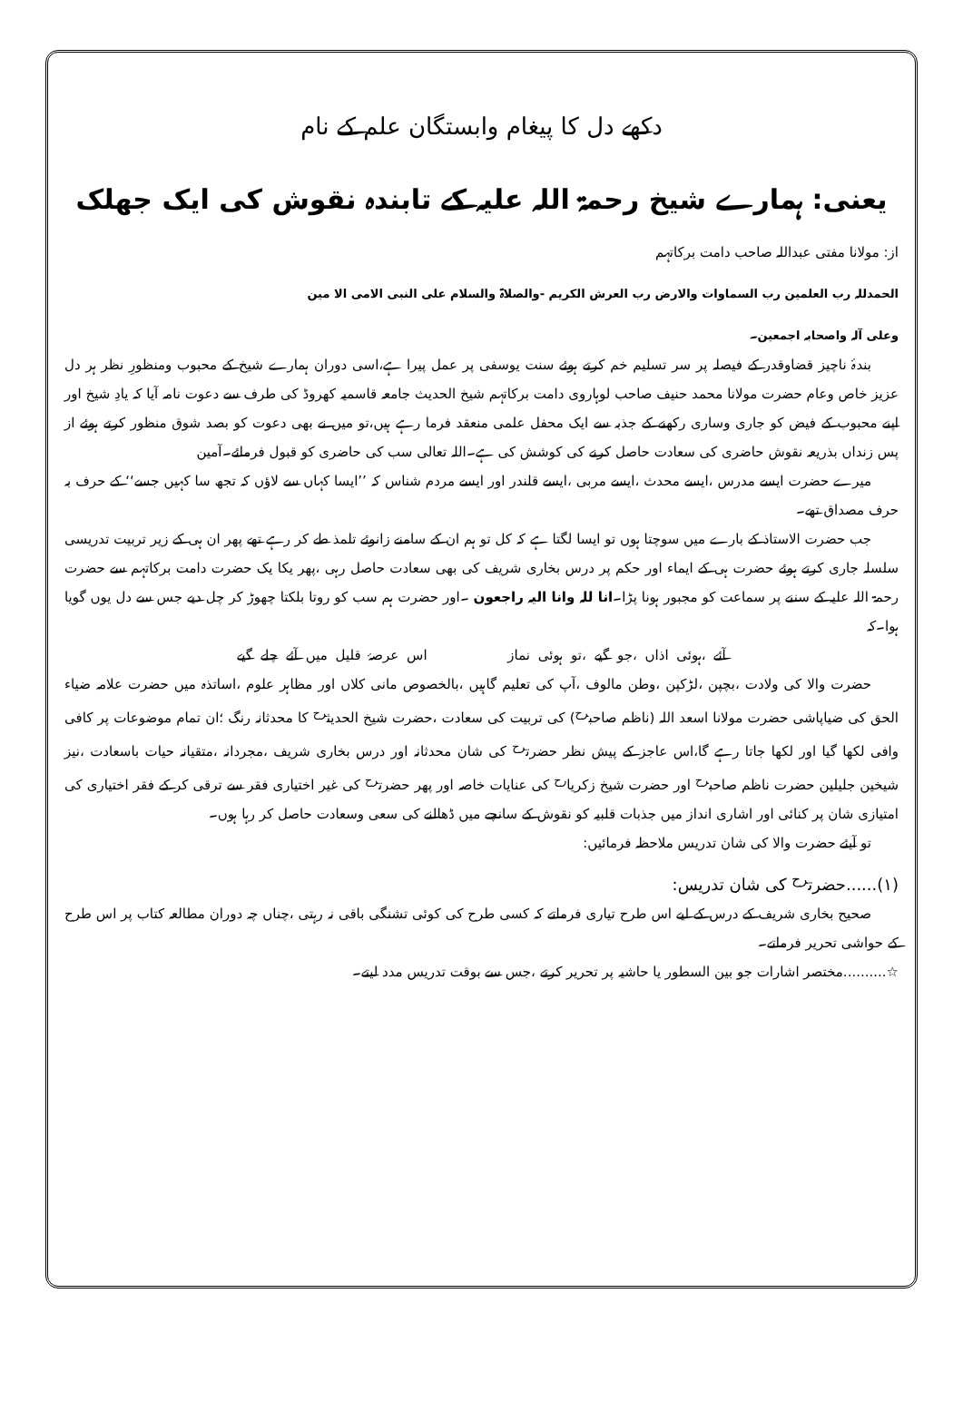دکھے دل کا پیغام وابستگان علم کے نام
یعنی: ہمارے شیخ رحمۃ اللہ علیہ کے تابندہ نقوش کی ایک جھلک
از: مولانا مفتی عبداللہ صاحب دامت برکاتہم
الحمدللہ رب العلمین رب السماوات والارض رب العرش الکریم -والصلاۃ والسلام علی النبی الامی الا مین
وعلی آلہ واصحابہ اجمعین۔
بندۂ ناچیز قضاوقدر کے فیصلہ پر سر تسلیم خم کرتے ہوئے سنت یوسفی پر عمل پیرا ہے،اسی دوران ہمارے شیخ کے محبوب ومنظورِ نظر ہر دل عزیز خاص وعام حضرت مولانا محمد حنیف صاحب لوہاروی دامت برکاتہم شیخ الحدیث جامعہ قاسمیہ کھروڈ کی طرف سے دعوت نامہ آیا کہ یادِ شیخ اور اپنے محبوب کے فیض کو جاری وساری رکھنے کے جذبہ سے ایک محفل علمی منعقد فرما رہے ہیں،تو میں نے بھی دعوت کو بصد شوق منظور کرتے ہوئے از پس زنداں بذریعہ نقوش حاضری کی سعادت حاصل کرنے کی کوشش کی ہے۔اللہ تعالی سب کی حاضری کو قبول فرمائے۔آمین
میرے حضرت ایسے مدرس ،ایسے محدث ،ایسے مربی ،ایسے قلندر اور ایسے مردم شناس کہ ’’ایسا کہاں سے لاؤں کہ تجھ سا کہیں جسے‘‘ کے حرف بہ حرف مصداق تھے۔
جب حضرت الاستاذ کے بارے میں سوچتا ہوں تو ایسا لگتا ہے کہ کل تو ہم ان کے سامنے زانوئے تلمذ طے کر رہے تھے پھر ان ہی کے زیر تربیت تدریسی سلسلہ جاری کرتے ہوئے حضرت ہی کے ایماء اور حکم پر درس بخاری شریف کی بھی سعادت حاصل رہی ،پھر یکا یک حضرت دامت برکاتہم سے حضرت رحمۃ اللہ علیہ کے سننے پر سماعت کو مجبور ہونا پڑا۔انا للہ وانا الیہ راجعون ۔اور حضرت ہم سب کو روتا بلکتا چھوڑ کر چل دیے جس سے دل یوں گویا ہوا۔کہ
آئے ،ہوئی اذاں ،جو گیے ،تو ہوئی نماز اس عرصۂ قلیل میں آئے چلے گیے
حضرت والا کی ولادت ،بچپن ،لڑکپن ،وطن مالوف ،آپ کی تعلیم گاہیں ،بالخصوص مانی کلاں اور مظاہر علوم ،اساتذہ میں حضرت علامہ ضیاء الحق کی ضیاپاشی حضرت مولانا اسعد اللہ (ناظم صاحب<sup>رح</sup>) کی تربیت کی سعادت ،حضرت شیخ الحدیث<sup>رح</sup> کا محدثانہ رنگ ؛ان تمام موضوعات پر کافی وافی لکھا گیا اور لکھا جاتا رہے گا،اس عاجز کے پیش نظر حضرت<sup>رح</sup> کی شان محدثانہ اور درس بخاری شریف ،مجردانہ ،متقیانہ حیات باسعادت ،نیز شیخین جلیلین حضرت ناظم صاحب<sup>رح</sup> اور حضرت شیخ زکریا<sup>رح</sup> کی عنایات خاصہ اور پھر حضرت<sup>رح</sup> کی غیر اختیاری فقر سے ترقی کر کے فقر اختیاری کی امتیازی شان پر کنائی اور اشاری انداز میں جذبات قلبیہ کو نقوش کے سانچے میں ڈھالنے کی سعی وسعادت حاصل کر رہا ہوں۔
تو آیئے حضرت والا کی شان تدریس ملاحظہ فرمائیں:
(۱)......حضرت<sup>رح</sup> کی شان تدریس:
صحیح بخاری شریف کے درس کے لیے اس طرح تیاری فرماتے کہ کسی طرح کی کوئی تشنگی باقی نہ رہتی ،چناں چہ دوران مطالعہ کتاب پر اس طرح کے حواشی تحریر فرماتے۔
☆..........مختصر اشارات جو بین السطور یا حاشیہ پر تحریر کرتے ،جس سے بوقت تدریس مدد لیتے۔